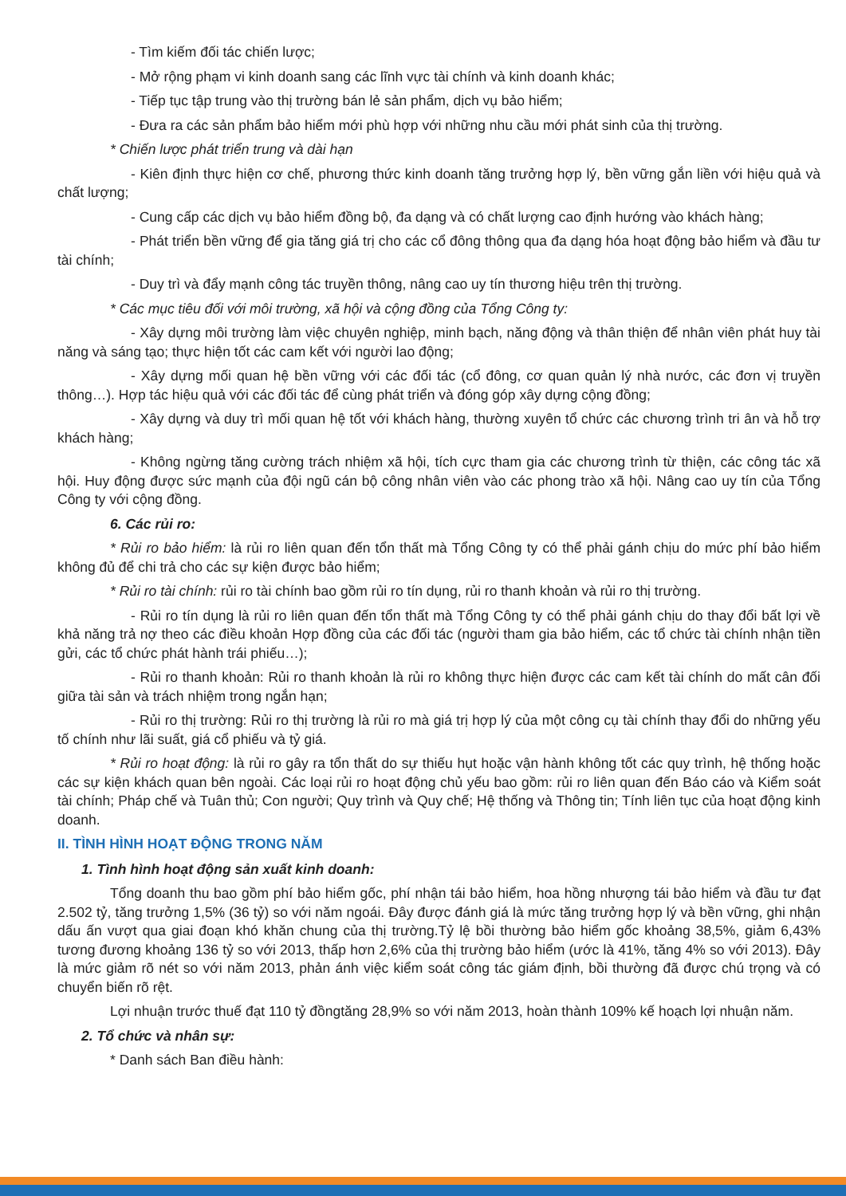- Tìm kiếm đối tác chiến lược;
- Mở rộng phạm vi kinh doanh sang các lĩnh vực tài chính và kinh doanh khác;
- Tiếp tục tập trung vào thị trường bán lẻ sản phẩm, dịch vụ bảo hiểm;
- Đưa ra các sản phẩm bảo hiểm mới phù hợp với những nhu cầu mới phát sinh của thị trường.
* Chiến lược phát triển trung và dài hạn
- Kiên định thực hiện cơ chế, phương thức kinh doanh tăng trưởng hợp lý, bền vững gắn liền với hiệu quả và chất lượng;
- Cung cấp các dịch vụ bảo hiểm đồng bộ, đa dạng và có chất lượng cao định hướng vào khách hàng;
- Phát triển bền vững để gia tăng giá trị cho các cổ đông thông qua đa dạng hóa hoạt động bảo hiểm và đầu tư tài chính;
- Duy trì và đẩy mạnh công tác truyền thông, nâng cao uy tín thương hiệu trên thị trường.
* Các mục tiêu đối với môi trường, xã hội và cộng đồng của Tổng Công ty:
- Xây dựng môi trường làm việc chuyên nghiệp, minh bạch, năng động và thân thiện để nhân viên phát huy tài năng và sáng tạo; thực hiện tốt các cam kết với người lao động;
- Xây dựng mối quan hệ bền vững với các đối tác (cổ đông, cơ quan quản lý nhà nước, các đơn vị truyền thông…). Hợp tác hiệu quả với các đối tác để cùng phát triển và đóng góp xây dựng cộng đồng;
- Xây dựng và duy trì mối quan hệ tốt với khách hàng, thường xuyên tổ chức các chương trình tri ân và hỗ trợ khách hàng;
- Không ngừng tăng cường trách nhiệm xã hội, tích cực tham gia các chương trình từ thiện, các công tác xã hội. Huy động được sức mạnh của đội ngũ cán bộ công nhân viên vào các phong trào xã hội. Nâng cao uy tín của Tổng Công ty với cộng đồng.
6. Các rủi ro:
* Rủi ro bảo hiểm: là rủi ro liên quan đến tổn thất mà Tổng Công ty có thể phải gánh chịu do mức phí bảo hiểm không đủ để chi trả cho các sự kiện được bảo hiểm;
* Rủi ro tài chính: rủi ro tài chính bao gồm rủi ro tín dụng, rủi ro thanh khoản và rủi ro thị trường.
- Rủi ro tín dụng là rủi ro liên quan đến tổn thất mà Tổng Công ty có thể phải gánh chịu do thay đổi bất lợi về khả năng trả nợ theo các điều khoản Hợp đồng của các đối tác (người tham gia bảo hiểm, các tổ chức tài chính nhận tiền gửi, các tổ chức phát hành trái phiếu…);
- Rủi ro thanh khoản: Rủi ro thanh khoản là rủi ro không thực hiện được các cam kết tài chính do mất cân đối giữa tài sản và trách nhiệm trong ngắn hạn;
- Rủi ro thị trường: Rủi ro thị trường là rủi ro mà giá trị hợp lý của một công cụ tài chính thay đổi do những yếu tố chính như lãi suất, giá cổ phiếu và tỷ giá.
* Rủi ro hoạt động: là rủi ro gây ra tổn thất do sự thiếu hụt hoặc vận hành không tốt các quy trình, hệ thống hoặc các sự kiện khách quan bên ngoài. Các loại rủi ro hoạt động chủ yếu bao gồm: rủi ro liên quan đến Báo cáo và Kiểm soát tài chính; Pháp chế và Tuân thủ; Con người; Quy trình và Quy chế; Hệ thống và Thông tin; Tính liên tục của hoạt động kinh doanh.
II. TÌNH HÌNH HOẠT ĐỘNG TRONG NĂM
1. Tình hình hoạt động sản xuất kinh doanh:
Tổng doanh thu bao gồm phí bảo hiểm gốc, phí nhận tái bảo hiểm, hoa hồng nhượng tái bảo hiểm và đầu tư đạt 2.502 tỷ, tăng trưởng 1,5% (36 tỷ) so với năm ngoái. Đây được đánh giá là mức tăng trưởng hợp lý và bền vững, ghi nhận dấu ấn vượt qua giai đoạn khó khăn chung của thị trường.Tỷ lệ bồi thường bảo hiểm gốc khoảng 38,5%, giảm 6,43% tương đương khoảng 136 tỷ so với 2013, thấp hơn 2,6% của thị trường bảo hiểm (ước là 41%, tăng 4% so với 2013). Đây là mức giảm rõ nét so với năm 2013, phản ánh việc kiểm soát công tác giám định, bồi thường đã được chú trọng và có chuyển biến rõ rệt.
Lợi nhuận trước thuế đạt 110 tỷ đồngtăng 28,9% so với năm 2013, hoàn thành 109% kế hoạch lợi nhuận năm.
2. Tổ chức và nhân sự:
* Danh sách Ban điều hành: